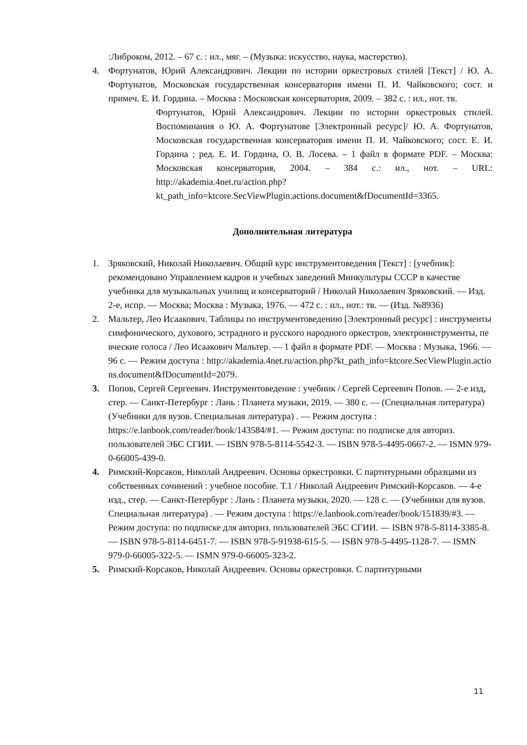:Либроком, 2012. – 67 с. : ил., мяг. – (Музыка: искусство, наука, мастерство).
4. Фортунатов, Юрий Александрович. Лекции по истории оркестровых стилей [Текст] / Ю. А. Фортунатов, Московская государственная консерватория имени П. И. Чайковского; сост. и примеч. Е. И. Гордина. – Москва : Московская консерватория, 2009. – 382 с. : ил., нот. тв.
Фортунатов, Юрий Александрович. Лекции по истории оркестровых стилей. Воспоминания о Ю. А. Фортунатове [Электронный ресурс]/ Ю. А. Фортунатов, Московская государственная консерватория имени П. И. Чайковского; сост. Е. И. Гордина ; ред. Е. И. Гордина, О. В. Лосева. – 1 файл в формате PDF. – Москва: Московская консерватория, 2004. – 384 с.: ил., нот. – URL: http://akademia.4net.ru/action.php?kt_path_info=ktcore.SecViewPlugin.actions.document&fDocumentId=3365.
Дополнительная литература
1. Зряковский, Николай Николаевич. Общий курс инструментоведения [Текст] : [учебник]: рекомендовано Управлением кадров и учебных заведений Минкультуры СССР в качестве учебника для музыкальных училищ и консерваторий / Николай Николаевич Зряковский. — Изд. 2-е, испр. — Москва; Москва : Музыка, 1976. — 472 с. : ил., нот.: тв. — (Изд. №8936)
2. Мальтер, Лео Исаакович. Таблицы по инструментоведению [Электронный ресурс] : инструменты симфонического, духового, эстрадного и русского народного оркестров, электроинструменты, певческие голоса / Лео Исаакович Мальтер. — 1 файл в формате PDF. — Москва : Музыка, 1966. — 96 с. — Режим доступа : http://akademia.4net.ru/action.php?kt_path_info=ktcore.SecViewPlugin.actions.document&fDocumentId=2079.
3. Попов, Сергей Сергеевич. Инструментоведение : учебник / Сергей Сергеевич Попов. — 2-е изд, стер. — Санкт-Петербург : Лань : Планета музыки, 2019. — 380 с. — (Специальная литература) (Учебники для вузов. Специальная литература) . — Режим доступа : https://e.lanbook.com/reader/book/143584/#1. — Режим доступа: по подписке для авториз. пользователей ЭБС СГИИ. — ISBN 978-5-8114-5542-3. — ISBN 978-5-4495-0667-2. — ISMN 979-0-66005-439-0.
4. Римский-Корсаков, Николай Андреевич. Основы оркестровки. С партитурными образцами из собственных сочинений : учебное пособие. Т.1 / Николай Андреевич Римский-Корсаков. — 4-е изд., стер. — Санкт-Петербург : Лань : Планета музыки, 2020. — 128 с. — (Учебники для вузов. Специальная литература) . — Режим доступа : https://e.lanbook.com/reader/book/151839/#3. — Режим доступа: по подписке для авториз. пользователей ЭБС СГИИ. — ISBN 978-5-8114-3385-8. — ISBN 978-5-8114-6451-7. — ISBN 978-5-91938-615-5. — ISBN 978-5-4495-1128-7. — ISMN 979-0-66005-322-5. — ISMN 979-0-66005-323-2.
5. Римский-Корсаков, Николай Андреевич. Основы оркестровки. С партитурными
11